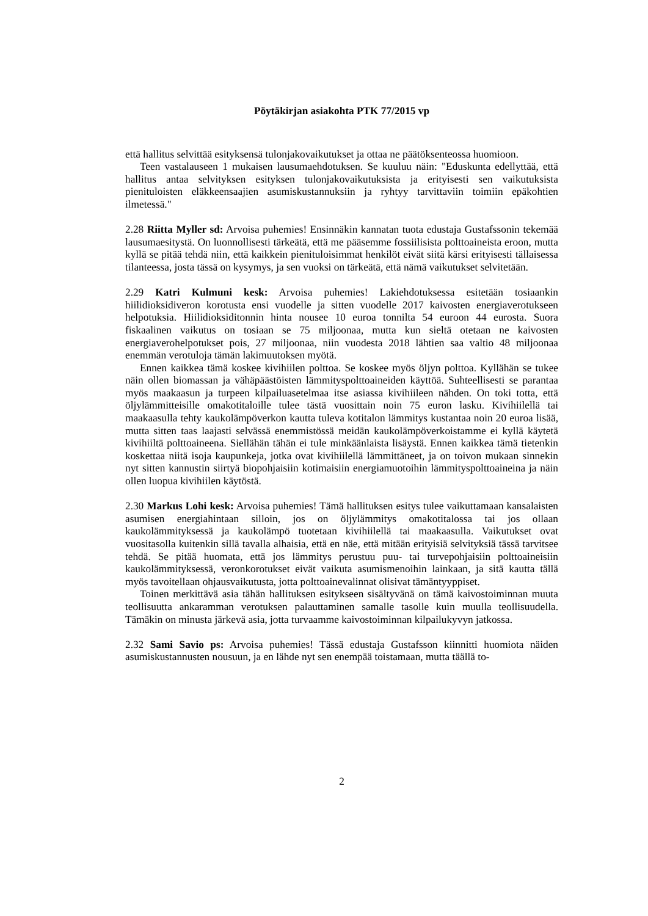Pöytäkirjan asiakohta PTK 77/2015 vp
että hallitus selvittää esityksensä tulonjakovaikutukset ja ottaa ne päätöksenteossa huomioon.
Teen vastalauseen 1 mukaisen lausumaehdotuksen. Se kuuluu näin: "Eduskunta edellyttää, että hallitus antaa selvityksen esityksen tulonjakovaikutuksista ja erityisesti sen vaikutuksista pienituloisten eläkkeensaajien asumiskustannuksiin ja ryhtyy tarvittaviin toimiin epäkohtien ilmetessä."
2.28 Riitta Myller sd: Arvoisa puhemies! Ensinnäkin kannatan tuota edustaja Gustafssonin tekemää lausumaesitystä. On luonnollisesti tärkeätä, että me pääsemme fossiilisista polttoaineista eroon, mutta kyllä se pitää tehdä niin, että kaikkein pienituloisimmat henkilöt eivät siitä kärsi erityisesti tällaisessa tilanteessa, josta tässä on kysymys, ja sen vuoksi on tärkeätä, että nämä vaikutukset selvitetään.
2.29 Katri Kulmuni kesk: Arvoisa puhemies! Lakiehdotuksessa esitetään tosiaankin hiilidioksidiveron korotusta ensi vuodelle ja sitten vuodelle 2017 kaivosten energiaverotukseen helpotuksia. Hiilidioksiditonnin hinta nousee 10 euroa tonnilta 54 euroon 44 eurosta. Suora fiskaalinen vaikutus on tosiaan se 75 miljoonaa, mutta kun sieltä otetaan ne kaivosten energiaverohelpotukset pois, 27 miljoonaa, niin vuodesta 2018 lähtien saa valtio 48 miljoonaa enemmän verotuloja tämän lakimuutoksen myötä.
Ennen kaikkea tämä koskee kivihiilen polttoa. Se koskee myös öljyn polttoa. Kyllähän se tukee näin ollen biomassan ja vähäpäästöisten lämmityspolttoaineiden käyttöä. Suhteellisesti se parantaa myös maakaasun ja turpeen kilpailuasetelmaa itse asiassa kivihiileen nähden. On toki totta, että öljylämmitteisille omakotitaloille tulee tästä vuosittain noin 75 euron lasku. Kivihiilellä tai maakaasulla tehty kaukolämpöverkon kautta tuleva kotitalon lämmitys kustantaa noin 20 euroa lisää, mutta sitten taas laajasti selvässä enemmistössä meidän kaukolämpöverkoistamme ei kyllä käytetä kivihiiltä polttoaineena. Siellähän tähän ei tule minkäänlaista lisäystä. Ennen kaikkea tämä tietenkin koskettaa niitä isoja kaupunkeja, jotka ovat kivihiilellä lämmittäneet, ja on toivon mukaan sinnekin nyt sitten kannustin siirtyä biopohjaisiin kotimaisiin energiamuotoihin lämmityspolttoaineina ja näin ollen luopua kivihiilen käytöstä.
2.30 Markus Lohi kesk: Arvoisa puhemies! Tämä hallituksen esitys tulee vaikuttamaan kansalaisten asumisen energiahintaan silloin, jos on öljylämmitys omakotitalossa tai jos ollaan kaukolämmityksessä ja kaukolämpö tuotetaan kivihiilellä tai maakaasulla. Vaikutukset ovat vuositasolla kuitenkin sillä tavalla alhaisia, että en näe, että mitään erityisiä selvityksiä tässä tarvitsee tehdä. Se pitää huomata, että jos lämmitys perustuu puu- tai turvepohjaisiin polttoaineisiin kaukolämmityksessä, veronkorotukset eivät vaikuta asumismenoihin lainkaan, ja sitä kautta tällä myös tavoitellaan ohjausvaikutusta, jotta polttoainevalinnat olisivat tämäntyyppiset.
Toinen merkittävä asia tähän hallituksen esitykseen sisältyvänä on tämä kaivostoiminnan muuta teollisuutta ankaramman verotuksen palauttaminen samalle tasolle kuin muulla teollisuudella. Tämäkin on minusta järkevä asia, jotta turvaamme kaivostoiminnan kilpailukyvyn jatkossa.
2.32 Sami Savio ps: Arvoisa puhemies! Tässä edustaja Gustafsson kiinnitti huomiota näiden asumiskustannusten nousuun, ja en lähde nyt sen enempää toistamaan, mutta täällä to-
2